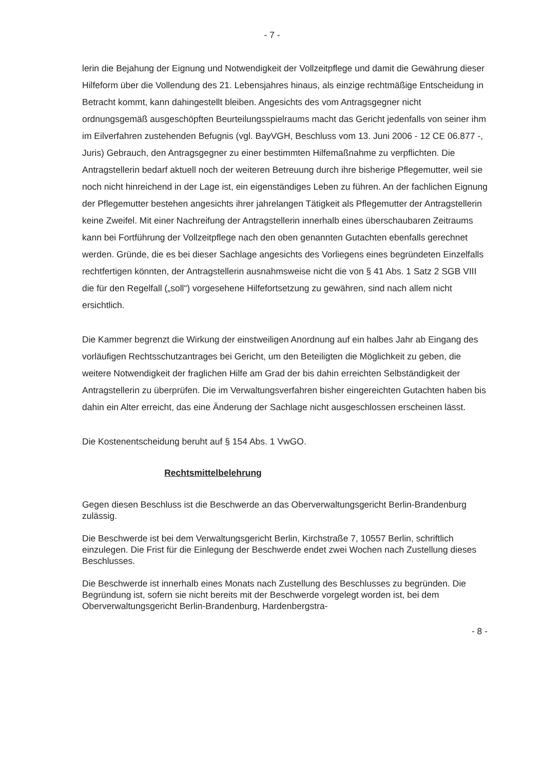- 7 -
lerin die Bejahung der Eignung und Notwendigkeit der Vollzeitpflege und damit die Gewährung dieser Hilfeform über die Vollendung des 21. Lebensjahres hinaus, als einzige rechtmäßige Entscheidung in Betracht kommt, kann dahingestellt bleiben. Angesichts des vom Antragsgegner nicht ordnungsgemäß ausgeschöpften Beurteilungsspielraums macht das Gericht jedenfalls von seiner ihm im Eilverfahren zustehenden Befugnis (vgl. BayVGH, Beschluss vom 13. Juni 2006 - 12 CE 06.877 -, Juris) Gebrauch, den Antragsgegner zu einer bestimmten Hilfemaßnahme zu verpflichten. Die Antragstellerin bedarf aktuell noch der weiteren Betreuung durch ihre bisherige Pflegemutter, weil sie noch nicht hinreichend in der Lage ist, ein eigenständiges Leben zu führen. An der fachlichen Eignung der Pflegemutter bestehen angesichts ihrer jahrelangen Tätigkeit als Pflegemutter der Antragstellerin keine Zweifel. Mit einer Nachreifung der Antragstellerin innerhalb eines überschaubaren Zeitraums kann bei Fortführung der Vollzeitpflege nach den oben genannten Gutachten ebenfalls gerechnet werden. Gründe, die es bei dieser Sachlage angesichts des Vorliegens eines begründeten Einzelfalls rechtfertigen könnten, der Antragstellerin ausnahmsweise nicht die von § 41 Abs. 1 Satz 2 SGB VIII die für den Regelfall („soll“) vorgesehene Hilfefortsetzung zu gewähren, sind nach allem nicht ersichtlich.
Die Kammer begrenzt die Wirkung der einstweiligen Anordnung auf ein halbes Jahr ab Eingang des vorläufigen Rechtsschutzantrages bei Gericht, um den Beteiligten die Möglichkeit zu geben, die weitere Notwendigkeit der fraglichen Hilfe am Grad der bis dahin erreichten Selbständigkeit der Antragstellerin zu überprüfen. Die im Verwaltungsverfahren bisher eingereichten Gutachten haben bis dahin ein Alter erreicht, das eine Änderung der Sachlage nicht ausgeschlossen erscheinen lässt.
Die Kostenentscheidung beruht auf § 154 Abs. 1 VwGO.
Rechtsmittelbelehrung
Gegen diesen Beschluss ist die Beschwerde an das Oberverwaltungsgericht Berlin-Brandenburg zulässig.
Die Beschwerde ist bei dem Verwaltungsgericht Berlin, Kirchstraße 7, 10557 Berlin, schriftlich einzulegen. Die Frist für die Einlegung der Beschwerde endet zwei Wochen nach Zustellung dieses Beschlusses.
Die Beschwerde ist innerhalb eines Monats nach Zustellung des Beschlusses zu begründen. Die Begründung ist, sofern sie nicht bereits mit der Beschwerde vorgelegt worden ist, bei dem Oberverwaltungsgericht Berlin-Brandenburg, Hardenbergstra-
- 8 -